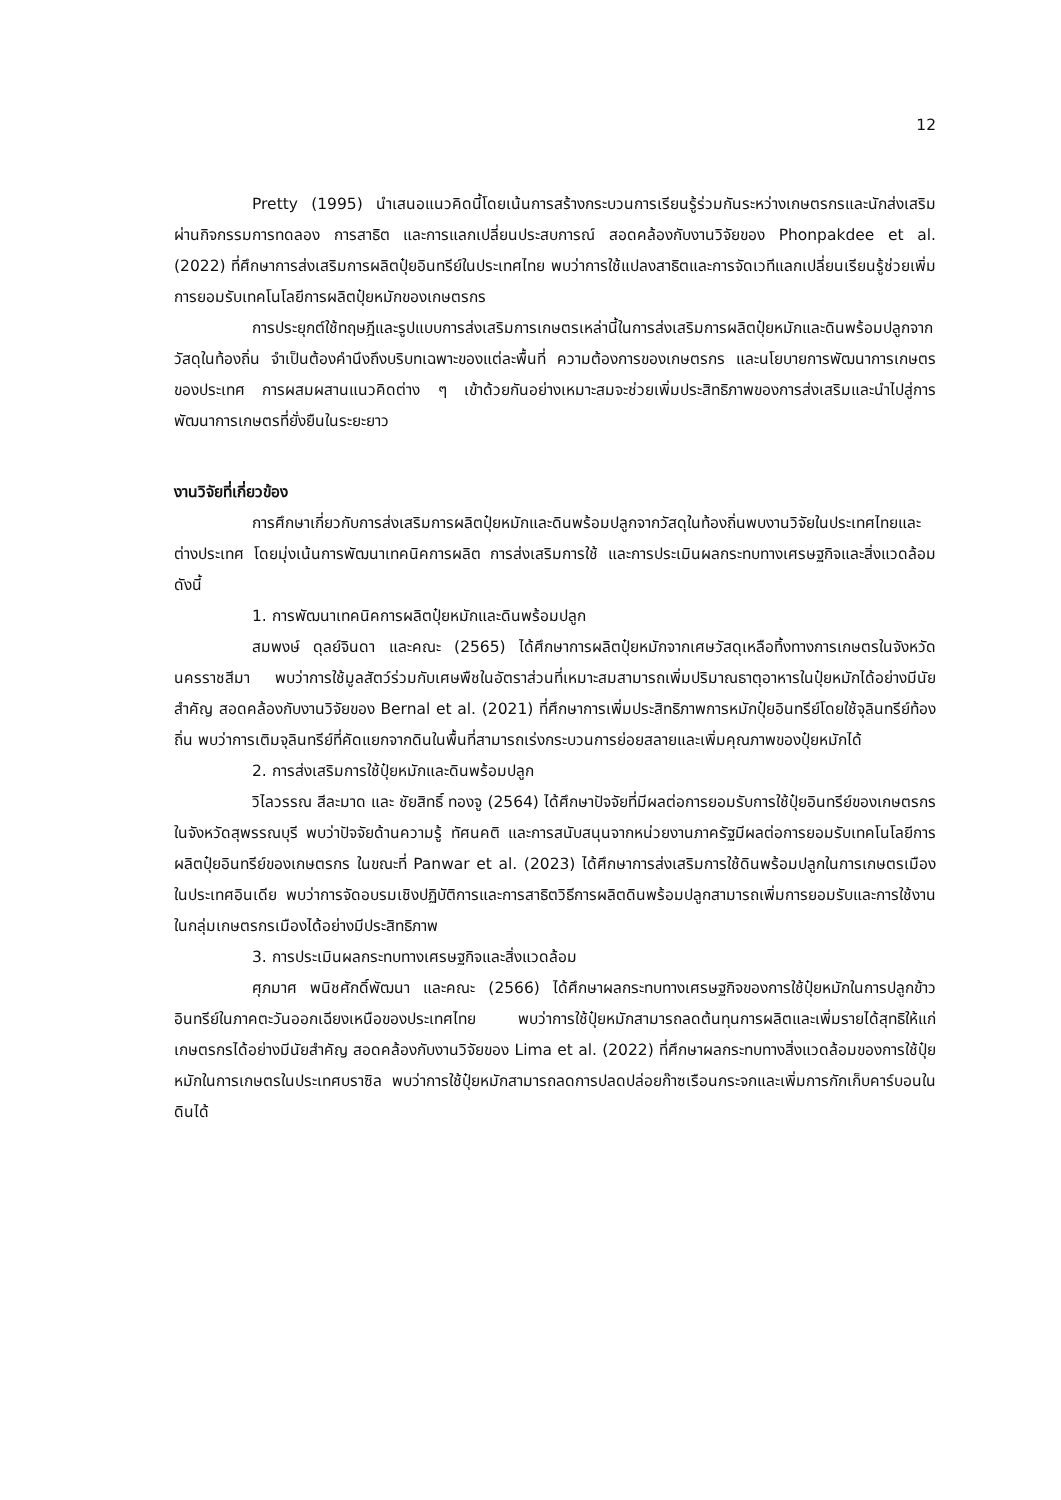12
Pretty (1995) นำเสนอแนวคิดนี้โดยเน้นการสร้างกระบวนการเรียนรู้ร่วมกันระหว่างเกษตรกรและนักส่งเสริม ผ่านกิจกรรมการทดลอง การสาธิต และการแลกเปลี่ยนประสบการณ์ สอดคล้องกับงานวิจัยของ Phonpakdee et al. (2022) ที่ศึกษาการส่งเสริมการผลิตปุ๋ยอินทรีย์ในประเทศไทย พบว่าการใช้แปลงสาธิตและการจัดเวทีแลกเปลี่ยนเรียนรู้ช่วยเพิ่มการยอมรับเทคโนโลยีการผลิตปุ๋ยหมักของเกษตรกร
การประยุกต์ใช้ทฤษฎีและรูปแบบการส่งเสริมการเกษตรเหล่านี้ในการส่งเสริมการผลิตปุ๋ยหมักและดินพร้อมปลูกจากวัสดุในท้องถิ่น จำเป็นต้องคำนึงถึงบริบทเฉพาะของแต่ละพื้นที่ ความต้องการของเกษตรกร และนโยบายการพัฒนาการเกษตรของประเทศ การผสมผสานแนวคิดต่าง ๆ เข้าด้วยกันอย่างเหมาะสมจะช่วยเพิ่มประสิทธิภาพของการส่งเสริมและนำไปสู่การพัฒนาการเกษตรที่ยั่งยืนในระยะยาว
งานวิจัยที่เกี่ยวข้อง
การศึกษาเกี่ยวกับการส่งเสริมการผลิตปุ๋ยหมักและดินพร้อมปลูกจากวัสดุในท้องถิ่นพบงานวิจัยในประเทศไทยและต่างประเทศ โดยมุ่งเน้นการพัฒนาเทคนิคการผลิต การส่งเสริมการใช้ และการประเมินผลกระทบทางเศรษฐกิจและสิ่งแวดล้อม ดังนี้
1. การพัฒนาเทคนิคการผลิตปุ๋ยหมักและดินพร้อมปลูก
สมพงษ์ ดุลย์จินดา และคณะ (2565) ได้ศึกษาการผลิตปุ๋ยหมักจากเศษวัสดุเหลือทิ้งทางการเกษตรในจังหวัดนครราชสีมา พบว่าการใช้มูลสัตว์ร่วมกับเศษพืชในอัตราส่วนที่เหมาะสมสามารถเพิ่มปริมาณธาตุอาหารในปุ๋ยหมักได้อย่างมีนัยสำคัญ สอดคล้องกับงานวิจัยของ Bernal et al. (2021) ที่ศึกษาการเพิ่มประสิทธิภาพการหมักปุ๋ยอินทรีย์โดยใช้จุลินทรีย์ท้องถิ่น พบว่าการเติมจุลินทรีย์ที่คัดแยกจากดินในพื้นที่สามารถเร่งกระบวนการย่อยสลายและเพิ่มคุณภาพของปุ๋ยหมักได้
2. การส่งเสริมการใช้ปุ๋ยหมักและดินพร้อมปลูก
วิไลวรรณ สีละมาด และ ชัยสิทธิ์ ทองจู (2564) ได้ศึกษาปัจจัยที่มีผลต่อการยอมรับการใช้ปุ๋ยอินทรีย์ของเกษตรกรในจังหวัดสุพรรณบุรี พบว่าปัจจัยด้านความรู้ ทัศนคติ และการสนับสนุนจากหน่วยงานภาครัฐมีผลต่อการยอมรับเทคโนโลยีการผลิตปุ๋ยอินทรีย์ของเกษตรกร ในขณะที่ Panwar et al. (2023) ได้ศึกษาการส่งเสริมการใช้ดินพร้อมปลูกในการเกษตรเมืองในประเทศอินเดีย พบว่าการจัดอบรมเชิงปฏิบัติการและการสาธิตวิธีการผลิตดินพร้อมปลูกสามารถเพิ่มการยอมรับและการใช้งานในกลุ่มเกษตรกรเมืองได้อย่างมีประสิทธิภาพ
3. การประเมินผลกระทบทางเศรษฐกิจและสิ่งแวดล้อม
ศุภมาศ พนิชศักดิ์พัฒนา และคณะ (2566) ได้ศึกษาผลกระทบทางเศรษฐกิจของการใช้ปุ๋ยหมักในการปลูกข้าวอินทรีย์ในภาคตะวันออกเฉียงเหนือของประเทศไทย พบว่าการใช้ปุ๋ยหมักสามารถลดต้นทุนการผลิตและเพิ่มรายได้สุทธิให้แก่เกษตรกรได้อย่างมีนัยสำคัญ สอดคล้องกับงานวิจัยของ Lima et al. (2022) ที่ศึกษาผลกระทบทางสิ่งแวดล้อมของการใช้ปุ๋ยหมักในการเกษตรในประเทศบราซิล พบว่าการใช้ปุ๋ยหมักสามารถลดการปลดปล่อยก๊าซเรือนกระจกและเพิ่มการกักเก็บคาร์บอนในดินได้